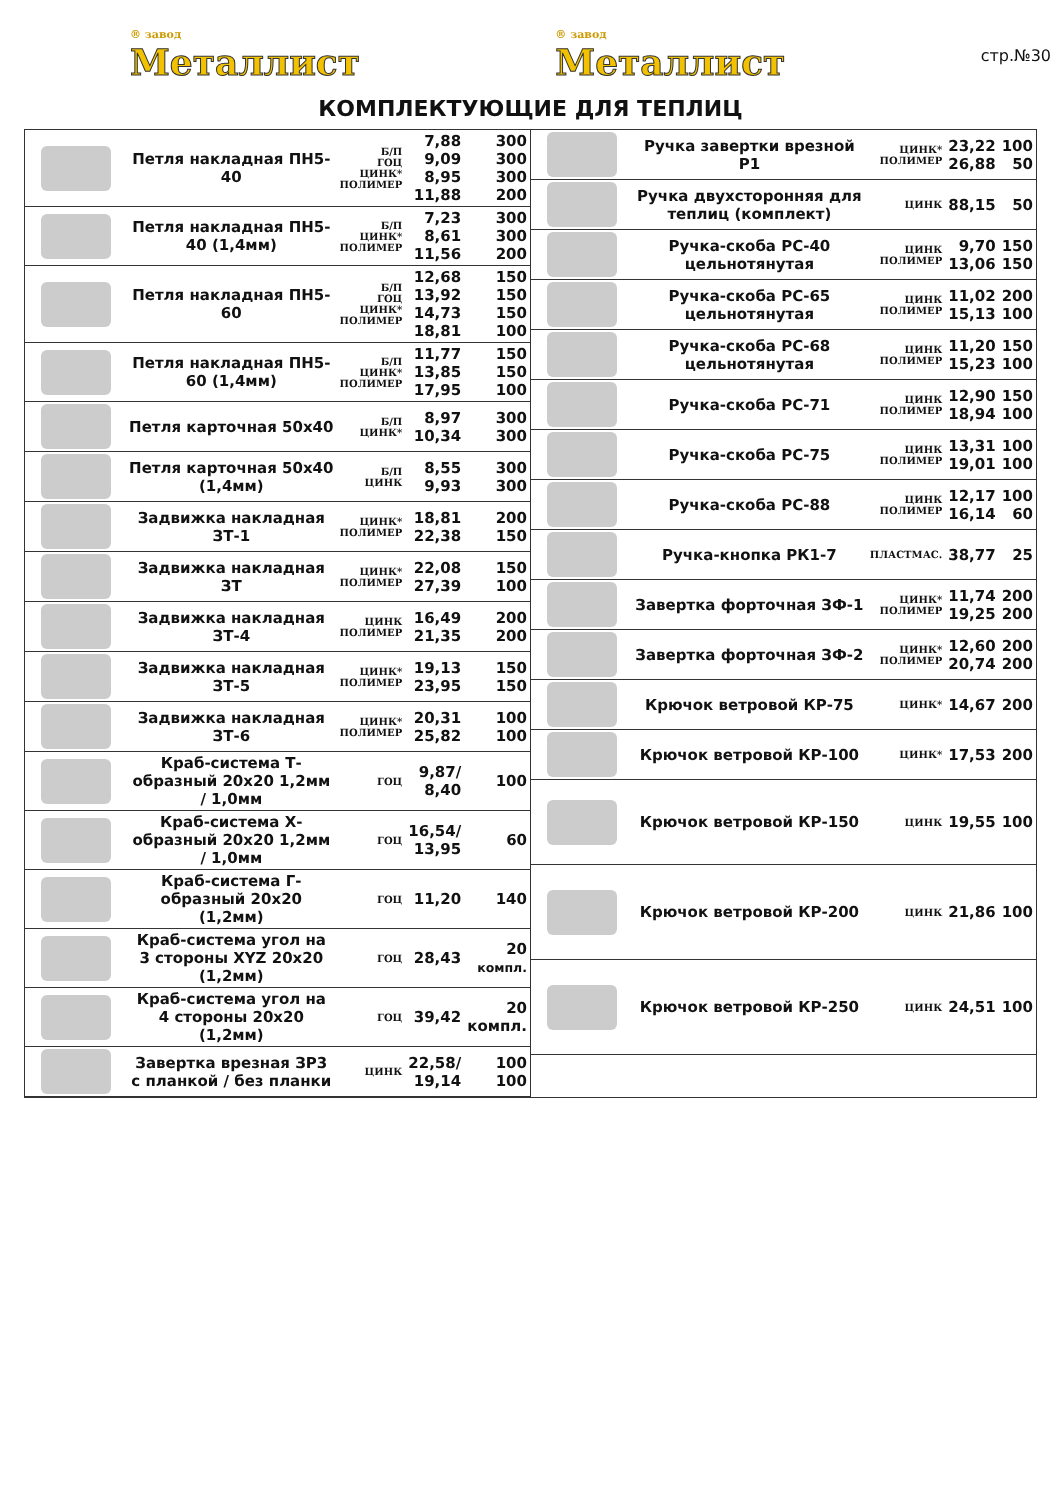® завод
Металлист
® завод
Металлист
стр.№30
КОМПЛЕКТУЮЩИЕ ДЛЯ ТЕПЛИЦ
| | Петля накладная ПН5-40 | Б/П ГОЦ ЦИНК* ПОЛИМЕР | 7,88 9,09 8,95 11,88 | 300 300 300 200 |
| | Петля накладная ПН5-40 (1,4мм) | Б/П ЦИНК* ПОЛИМЕР | 7,23 8,61 11,56 | 300 300 200 |
| | Петля накладная ПН5-60 | Б/П ГОЦ ЦИНК* ПОЛИМЕР | 12,68 13,92 14,73 18,81 | 150 150 150 100 |
| | Петля накладная ПН5-60 (1,4мм) | Б/П ЦИНК* ПОЛИМЕР | 11,77 13,85 17,95 | 150 150 100 |
| | Петля карточная 50х40 | Б/П ЦИНК* | 8,97 10,34 | 300 300 |
| | Петля карточная 50х40 (1,4мм) | Б/П ЦИНК | 8,55 9,93 | 300 300 |
| | Задвижка накладная ЗТ-1 | ЦИНК* ПОЛИМЕР | 18,81 22,38 | 200 150 |
| | Задвижка накладная ЗТ | ЦИНК* ПОЛИМЕР | 22,08 27,39 | 150 100 |
| | Задвижка накладная ЗТ-4 | ЦИНК ПОЛИМЕР | 16,49 21,35 | 200 200 |
| | Задвижка накладная ЗТ-5 | ЦИНК* ПОЛИМЕР | 19,13 23,95 | 150 150 |
| | Задвижка накладная ЗТ-6 | ЦИНК* ПОЛИМЕР | 20,31 25,82 | 100 100 |
| | Краб-система Т-образный 20х20 1,2мм / 1,0мм | ГОЦ | 9,87/ 8,40 | 100 |
| | Краб-система Х-образный 20х20 1,2мм / 1,0мм | ГОЦ | 16,54/ 13,95 | 60 |
| | Краб-система Г-образный 20х20 (1,2мм) | ГОЦ | 11,20 | 140 |
| | Краб-система угол на 3 стороны XYZ 20х20 (1,2мм) | ГОЦ | 28,43 | 20 компл. |
| | Краб-система угол на 4 стороны 20х20 (1,2мм) | ГОЦ | 39,42 | 20 компл. |
| | Завертка врезная ЗР3 с планкой / без планки | ЦИНК | 22,58/ 19,14 | 100 100 |
| | Ручка завертки врезной Р1 | ЦИНК* ПОЛИМЕР | 23,22 26,88 | 100 50 |
| | Ручка двухсторонняя для теплиц (комплект) | ЦИНК | 88,15 | 50 |
| | Ручка-скоба РС-40 цельнотянутая | ЦИНК ПОЛИМЕР | 9,70 13,06 | 150 150 |
| | Ручка-скоба РС-65 цельнотянутая | ЦИНК ПОЛИМЕР | 11,02 15,13 | 200 100 |
| | Ручка-скоба РС-68 цельнотянутая | ЦИНК ПОЛИМЕР | 11,20 15,23 | 150 100 |
| | Ручка-скоба РС-71 | ЦИНК ПОЛИМЕР | 12,90 18,94 | 150 100 |
| | Ручка-скоба РС-75 | ЦИНК ПОЛИМЕР | 13,31 19,01 | 100 100 |
| | Ручка-скоба РС-88 | ЦИНК ПОЛИМЕР | 12,17 16,14 | 100 60 |
| | Ручка-кнопка РК1-7 | ПЛАСТМАС. | 38,77 | 25 |
| | Завертка форточная ЗФ-1 | ЦИНК* ПОЛИМЕР | 11,74 19,25 | 200 200 |
| | Завертка форточная ЗФ-2 | ЦИНК* ПОЛИМЕР | 12,60 20,74 | 200 200 |
| | Крючок ветровой КР-75 | ЦИНК* | 14,67 | 200 |
| | Крючок ветровой КР-100 | ЦИНК* | 17,53 | 200 |
| | Крючок ветровой КР-150 | ЦИНК | 19,55 | 100 |
| | Крючок ветровой КР-200 | ЦИНК | 21,86 | 100 |
| | Крючок ветровой КР-250 | ЦИНК | 24,51 | 100 |